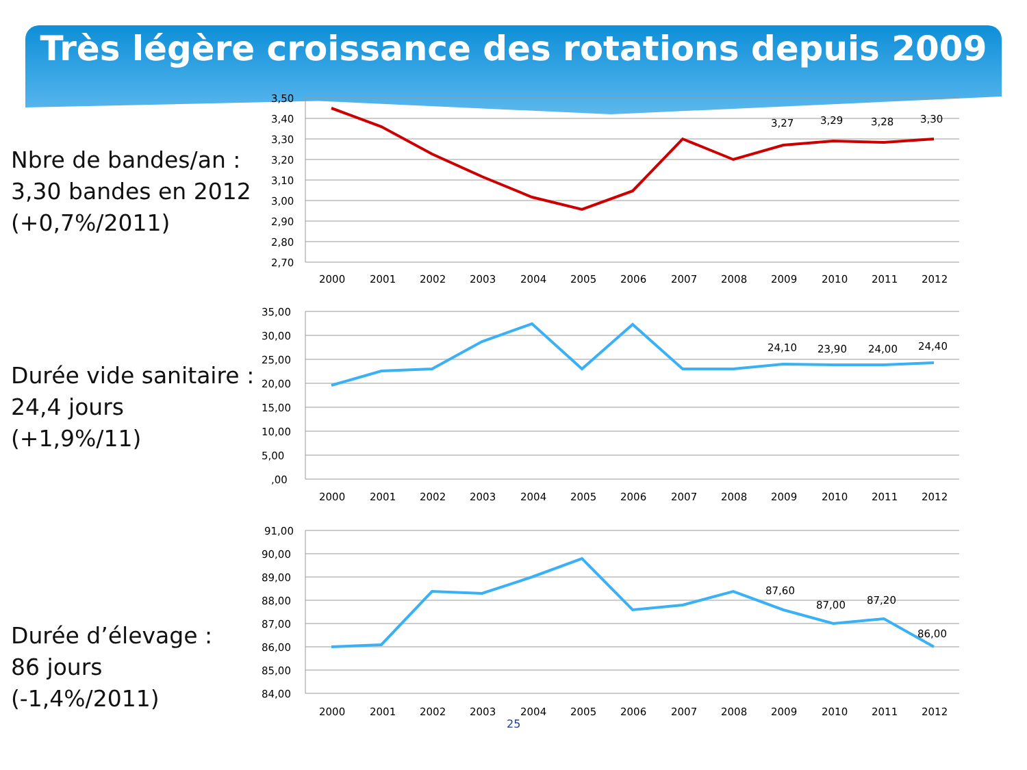Très légère croissance des rotations depuis 2009
Nbre de bandes/an :
3,30 bandes en 2012
(+0,7%/2011)
3,50
3,40
3,30
3,20
3,10
3,00
2,90
2,80
2,70
3,27
3,29
3,28
3,30
2000
2001
2002
2003
2004
2005
2006
2007
2008
2009
2010
2011
2012
Durée vide sanitaire :
24,4 jours (+1,9%/11)
35,00
30,00
25,00
20,00
15,00
10,00
5,00
,00
24,10
23,90
24,00
24,40
2000
2001
2002
2003
2004
2005
2006
2007
2008
2009
2010
2011
2012
Durée d’élevage :
86 jours (-1,4%/2011)
91,00
90,00
89,00
88,00
87,00
86,00
85,00
84,00
87,60
87,00
87,20
86,00
2000
2001
2002
2003
2004
2005
2006
2007
2008
2009
2010
2011
2012
25